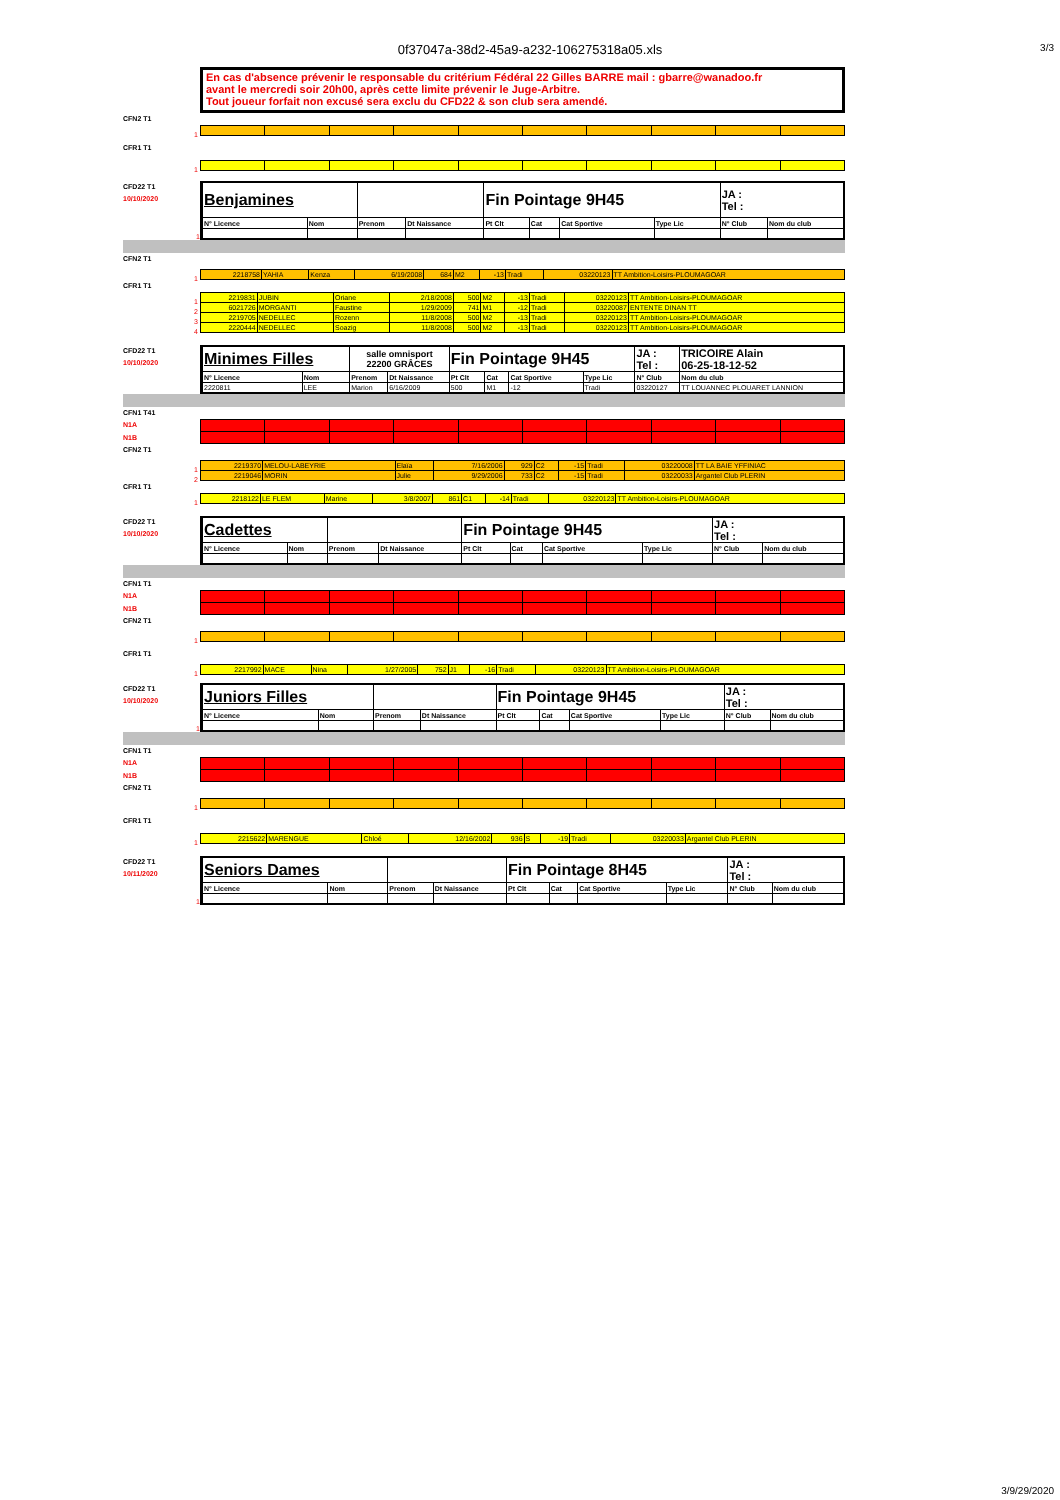0f37047a-38d2-45a9-a232-106275318a05.xls
3/3
En cas d'absence prévenir le responsable du critérium Fédéral 22 Gilles BARRE mail : gbarre@wanadoo.fr
avant le mercredi soir 20h00, après cette limite prévenir le Juge-Arbitre.
Tout joueur forfait non excusé sera exclu du CFD22 & son club sera amendé.
CFN2 T1
| 1 | | | | | | | | | | |
CFR1 T1
| 1 | | | | | | | | | | |
CFD22 T1
10/10/2020
| | Benjamines | | | | Fin Pointage 9H45 | | | | JA : Tel : | |
| | N° Licence | Nom | Prenom | Dt Naissance | Pt Clt | Cat | Cat Sportive | Type Lic | N° Club | Nom du club |
| 1 | | | | | | | | | | |
CFN2 T1
| 1 | 2218758 | YAHIA | Kenza | 6/19/2008 | 684 | M2 | -13 | Tradi | 03220123 | TT Ambition-Loisirs-PLOUMAGOAR |
CFR1 T1
| 1 | 2219831 | JUBIN | Oriane | 2/18/2008 | 500 | M2 | -13 | Tradi | 03220123 | TT Ambition-Loisirs-PLOUMAGOAR |
| 2 | 6021726 | MORGANTI | Faustine | 1/29/2009 | 741 | M1 | -12 | Tradi | 03220087 | ENTENTE DINAN TT |
| 3 | 2219705 | NEDELLEC | Rozenn | 11/8/2008 | 500 | M2 | -13 | Tradi | 03220123 | TT Ambition-Loisirs-PLOUMAGOAR |
| 4 | 2220444 | NEDELLEC | Soazig | 11/8/2008 | 500 | M2 | -13 | Tradi | 03220123 | TT Ambition-Loisirs-PLOUMAGOAR |
CFD22 T1
10/10/2020
| | Minimes Filles | | salle omnisport 22200 GRÂCES | | Fin Pointage 9H45 | | | | JA : Tel : | TRICOIRE Alain 06-25-18-12-52 |
| | N° Licence | Nom | Prenom | Dt Naissance | Pt Clt | Cat | Cat Sportive | Type Lic | N° Club | Nom du club |
| | 2220811 | LEE | Marion | 6/16/2009 | 500 | M1 | -12 | Tradi | 03220127 | TT LOUANNEC PLOUARET LANNION |
CFN1 T41
N1A
N1B
CFN2 T1
| 1 | 2219370 | MELOU-LABEYRIE | Elaïa | 7/16/2006 | 929 | C2 | -15 | Tradi | 03220008 | TT LA BAIE YFFINIAC |
| 2 | 2219046 | MORIN | Julie | 9/29/2006 | 733 | C2 | -15 | Tradi | 03220033 | Argantel Club PLERIN |
CFR1 T1
| 1 | 2218122 | LE FLEM | Marine | 3/8/2007 | 861 | C1 | -14 | Tradi | 03220123 | TT Ambition-Loisirs-PLOUMAGOAR |
CFD22 T1
10/10/2020
| | Cadettes | | | | Fin Pointage 9H45 | | | | JA : Tel : | |
| | N° Licence | Nom | Prenom | Dt Naissance | Pt Clt | Cat | Cat Sportive | Type Lic | N° Club | Nom du club |
CFN1 T1
N1A
N1B
CFN2 T1
| 1 | | | | | | | | | | |
CFR1 T1
| 1 | 2217992 | MACE | Nina | 1/27/2005 | 752 | J1 | -16 | Tradi | 03220123 | TT Ambition-Loisirs-PLOUMAGOAR |
CFD22 T1
10/10/2020
| | Juniors Filles | | | | Fin Pointage 9H45 | | | | JA : Tel : | |
| | N° Licence | Nom | Prenom | Dt Naissance | Pt Clt | Cat | Cat Sportive | Type Lic | N° Club | Nom du club |
| 1 | | | | | | | | | | |
CFN1 T1
N1A
N1B
CFN2 T1
| 1 | | | | | | | | | | |
CFR1 T1
| 1 | 2215622 | MARENGUE | Chloé | 12/16/2002 | 936 | S | -19 | Tradi | 03220033 | Argantel Club PLERIN |
CFD22 T1
10/11/2020
| | Seniors Dames | | | | Fin Pointage 8H45 | | | | JA : Tel : | |
| | N° Licence | Nom | Prenom | Dt Naissance | Pt Clt | Cat | Cat Sportive | Type Lic | N° Club | Nom du club |
| 1 | | | | | | | | | | |
3/9/29/2020